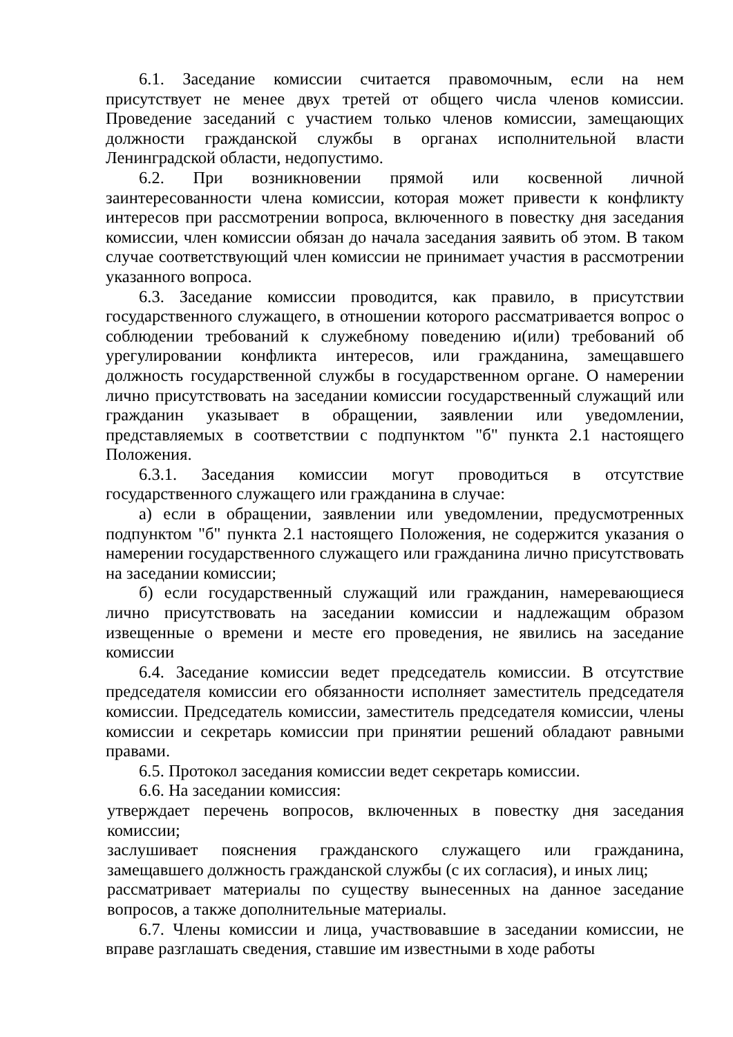6.1. Заседание комиссии считается правомочным, если на нем присутствует не менее двух третей от общего числа членов комиссии. Проведение заседаний с участием только членов комиссии, замещающих должности гражданской службы в органах исполнительной власти Ленинградской области, недопустимо.
6.2. При возникновении прямой или косвенной личной заинтересованности члена комиссии, которая может привести к конфликту интересов при рассмотрении вопроса, включенного в повестку дня заседания комиссии, член комиссии обязан до начала заседания заявить об этом. В таком случае соответствующий член комиссии не принимает участия в рассмотрении указанного вопроса.
6.3. Заседание комиссии проводится, как правило, в присутствии государственного служащего, в отношении которого рассматривается вопрос о соблюдении требований к служебному поведению и(или) требований об урегулировании конфликта интересов, или гражданина, замещавшего должность государственной службы в государственном органе. О намерении лично присутствовать на заседании комиссии государственный служащий или гражданин указывает в обращении, заявлении или уведомлении, представляемых в соответствии с подпунктом "б" пункта 2.1 настоящего Положения.
6.3.1. Заседания комиссии могут проводиться в отсутствие государственного служащего или гражданина в случае:
а) если в обращении, заявлении или уведомлении, предусмотренных подпунктом "б" пункта 2.1 настоящего Положения, не содержится указания о намерении государственного служащего или гражданина лично присутствовать на заседании комиссии;
б) если государственный служащий или гражданин, намеревающиеся лично присутствовать на заседании комиссии и надлежащим образом извещенные о времени и месте его проведения, не явились на заседание комиссии
6.4. Заседание комиссии ведет председатель комиссии. В отсутствие председателя комиссии его обязанности исполняет заместитель председателя комиссии. Председатель комиссии, заместитель председателя комиссии, члены комиссии и секретарь комиссии при принятии решений обладают равными правами.
6.5. Протокол заседания комиссии ведет секретарь комиссии.
6.6. На заседании комиссия:
утверждает перечень вопросов, включенных в повестку дня заседания комиссии;
заслушивает пояснения гражданского служащего или гражданина, замещавшего должность гражданской службы (с их согласия), и иных лиц;
рассматривает материалы по существу вынесенных на данное заседание вопросов, а также дополнительные материалы.
6.7. Члены комиссии и лица, участвовавшие в заседании комиссии, не вправе разглашать сведения, ставшие им известными в ходе работы